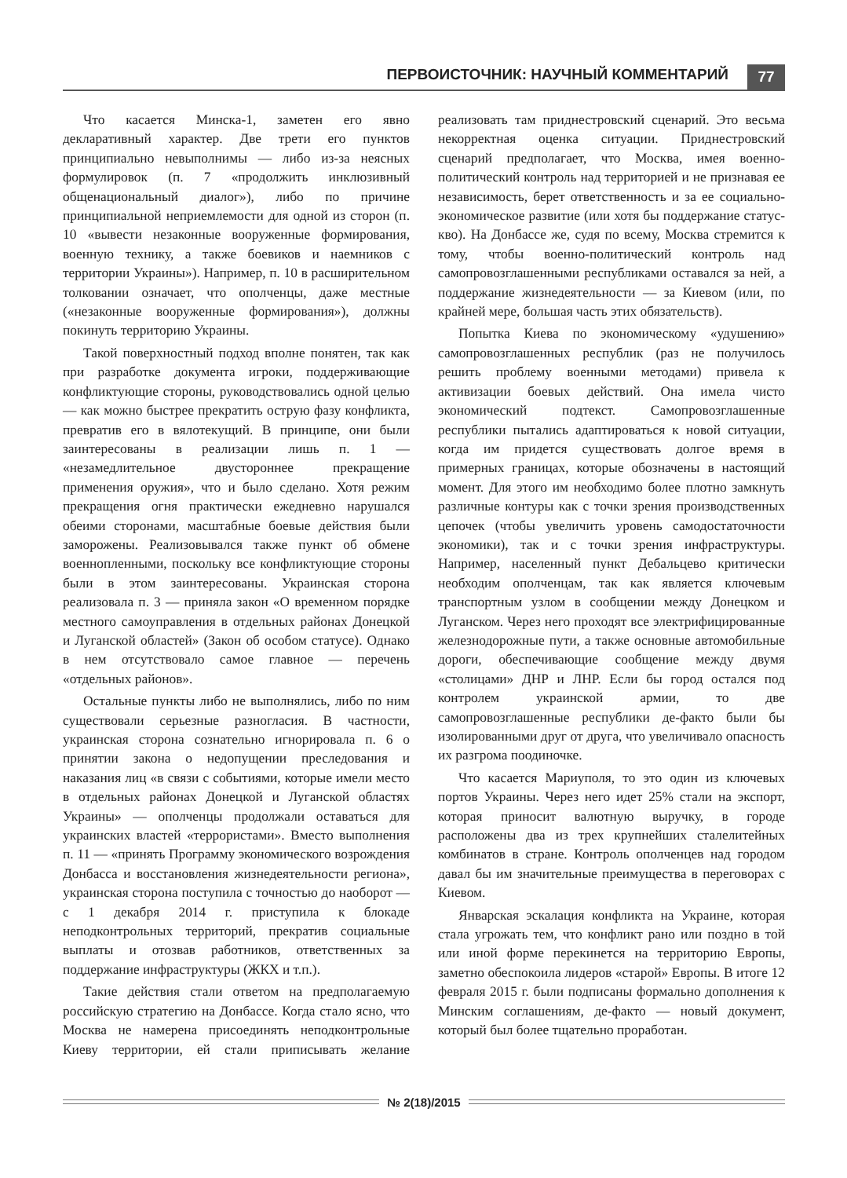ПЕРВОИСТОЧНИК: НАУЧНЫЙ КОММЕНТАРИЙ
77
Что касается Минска-1, заметен его явно декларативный характер. Две трети его пунктов принципиально невыполнимы — либо из-за неясных формулировок (п. 7 «продолжить инклюзивный общенациональный диалог»), либо по причине принципиальной неприемлемости для одной из сторон (п. 10 «вывести незаконные вооруженные формирования, военную технику, а также боевиков и наемников с территории Украины»). Например, п. 10 в расширительном толковании означает, что ополченцы, даже местные («незаконные вооруженные формирования»), должны покинуть территорию Украины.
Такой поверхностный подход вполне понятен, так как при разработке документа игроки, поддерживающие конфликтующие стороны, руководствовались одной целью — как можно быстрее прекратить острую фазу конфликта, превратив его в вялотекущий. В принципе, они были заинтересованы в реализации лишь п. 1 — «незамедлительное двустороннее прекращение применения оружия», что и было сделано. Хотя режим прекращения огня практически ежедневно нарушался обеими сторонами, масштабные боевые действия были заморожены. Реализовывался также пункт об обмене военнопленными, поскольку все конфликтующие стороны были в этом заинтересованы. Украинская сторона реализовала п. 3 — приняла закон «О временном порядке местного самоуправления в отдельных районах Донецкой и Луганской областей» (Закон об особом статусе). Однако в нем отсутствовало самое главное — перечень «отдельных районов».
Остальные пункты либо не выполнялись, либо по ним существовали серьезные разногласия. В частности, украинская сторона сознательно игнорировала п. 6 о принятии закона о недопущении преследования и наказания лиц «в связи с событиями, которые имели место в отдельных районах Донецкой и Луганской областях Украины» — ополченцы продолжали оставаться для украинских властей «террористами». Вместо выполнения п. 11 — «принять Программу экономического возрождения Донбасса и восстановления жизнедеятельности региона», украинская сторона поступила с точностью до наоборот — с 1 декабря 2014 г. приступила к блокаде неподконтрольных территорий, прекратив социальные выплаты и отозвав работников, ответственных за поддержание инфраструктуры (ЖКХ и т.п.).
Такие действия стали ответом на предполагаемую российскую стратегию на Донбассе. Когда стало ясно, что Москва не намерена присоединять неподконтрольные Киеву территории, ей стали приписывать желание реализовать там приднестровский сценарий. Это весьма некорректная оценка ситуации. Приднестровский сценарий предполагает, что Москва, имея военно-политический контроль над территорией и не признавая ее независимость, берет ответственность и за ее социально-экономическое развитие (или хотя бы поддержание статус-кво). На Донбассе же, судя по всему, Москва стремится к тому, чтобы военно-политический контроль над самопровозглашенными республиками оставался за ней, а поддержание жизнедеятельности — за Киевом (или, по крайней мере, большая часть этих обязательств).
Попытка Киева по экономическому «удушению» самопровозглашенных республик (раз не получилось решить проблему военными методами) привела к активизации боевых действий. Она имела чисто экономический подтекст. Самопровозглашенные республики пытались адаптироваться к новой ситуации, когда им придется существовать долгое время в примерных границах, которые обозначены в настоящий момент. Для этого им необходимо более плотно замкнуть различные контуры как с точки зрения производственных цепочек (чтобы увеличить уровень самодостаточности экономики), так и с точки зрения инфраструктуры. Например, населенный пункт Дебальцево критически необходим ополченцам, так как является ключевым транспортным узлом в сообщении между Донецком и Луганском. Через него проходят все электрифицированные железнодорожные пути, а также основные автомобильные дороги, обеспечивающие сообщение между двумя «столицами» ДНР и ЛНР. Если бы город остался под контролем украинской армии, то две самопровозглашенные республики де-факто были бы изолированными друг от друга, что увеличивало опасность их разгрома поодиночке.
Что касается Мариуполя, то это один из ключевых портов Украины. Через него идет 25% стали на экспорт, которая приносит валютную выручку, в городе расположены два из трех крупнейших сталелитейных комбинатов в стране. Контроль ополченцев над городом давал бы им значительные преимущества в переговорах с Киевом.
Январская эскалация конфликта на Украине, которая стала угрожать тем, что конфликт рано или поздно в той или иной форме перекинется на территорию Европы, заметно обеспокоила лидеров «старой» Европы. В итоге 12 февраля 2015 г. были подписаны формально дополнения к Минским соглашениям, де-факто — новый документ, который был более тщательно проработан.
№ 2(18)/2015